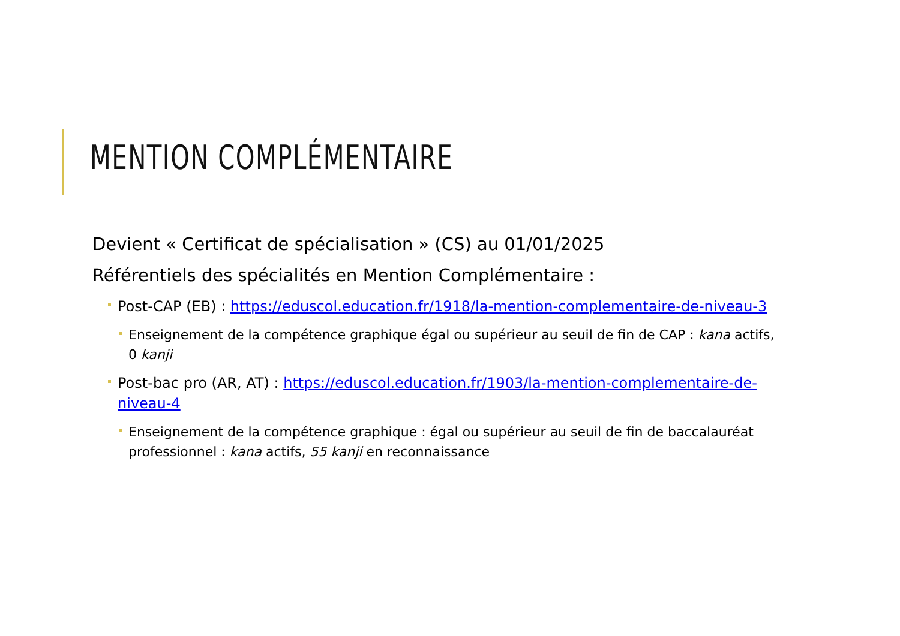MENTION COMPLÉMENTAIRE
Devient « Certificat de spécialisation » (CS) au 01/01/2025
Référentiels des spécialités en Mention Complémentaire :
Post-CAP (EB) : https://eduscol.education.fr/1918/la-mention-complementaire-de-niveau-3
Enseignement de la compétence graphique égal ou supérieur au seuil de fin de CAP : kana actifs, 0 kanji
Post-bac pro (AR, AT) : https://eduscol.education.fr/1903/la-mention-complementaire-de-niveau-4
Enseignement de la compétence graphique : égal ou supérieur au seuil de fin de baccalauréat professionnel : kana actifs, 55 kanji en reconnaissance